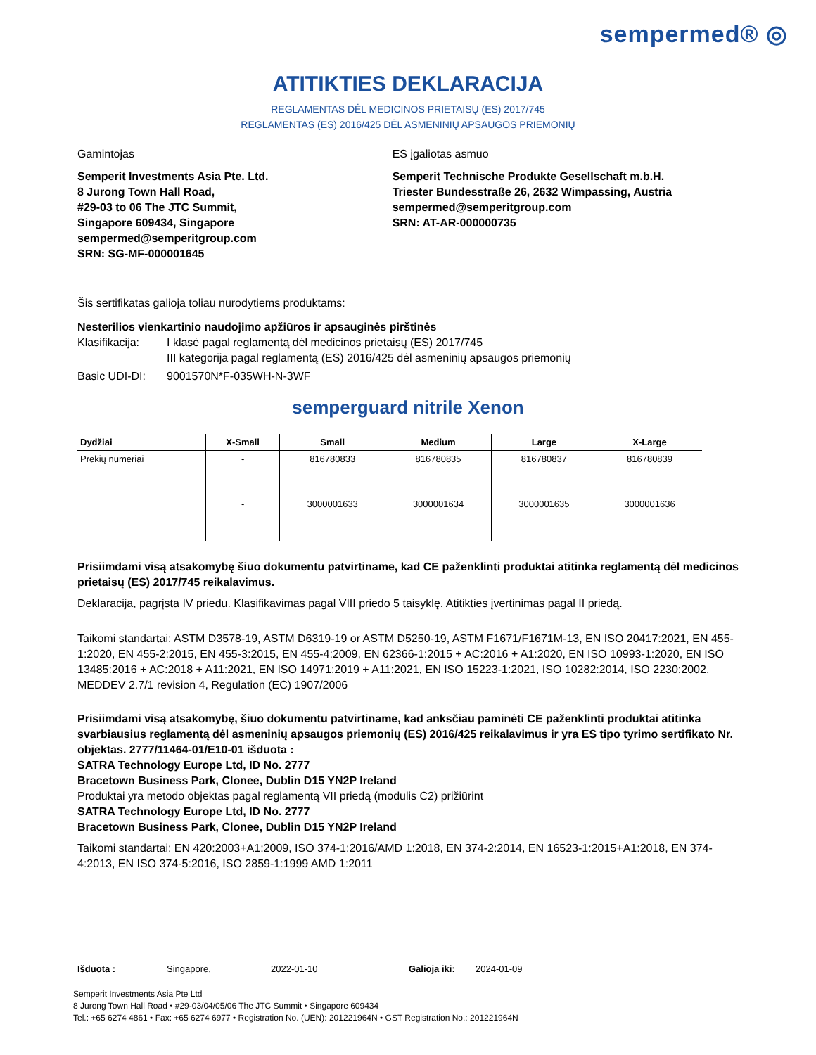sempermed® ◎
ATITIKTIES DEKLARACIJA
REGLAMENTAS DĖL MEDICINOS PRIETAISŲ (ES) 2017/745
REGLAMENTAS (ES) 2016/425 DĖL ASMENINIŲ APSAUGOS PRIEMONIŲ
Gamintojas
Semperit Investments Asia Pte. Ltd.
8 Jurong Town Hall Road,
#29-03 to 06 The JTC Summit,
Singapore 609434, Singapore
sempermed@semperitgroup.com
SRN: SG-MF-000001645
ES įgaliotas asmuo
Semperit Technische Produkte Gesellschaft m.b.H.
Triester Bundesstraße 26, 2632 Wimpassing, Austria
sempermed@semperitgroup.com
SRN: AT-AR-000000735
Šis sertifikatas galioja toliau nurodytiems produktams:
Nesterilios vienkartinio naudojimo apžiūros ir apsauginės pirštinės
Klasifikacija: I klasė pagal reglamentą dėl medicinos prietaisų (ES) 2017/745
III kategorija pagal reglamentą (ES) 2016/425 dėl asmeninių apsaugos priemonių
Basic UDI-DI: 9001570N*F-035WH-N-3WF
semperguard nitrile Xenon
| Dydžiai | X-Small | Small | Medium | Large | X-Large |
| --- | --- | --- | --- | --- | --- |
| Prekių numeriai | - | 816780833 | 816780835 | 816780837 | 816780839 |
| | - | 3000001633 | 3000001634 | 3000001635 | 3000001636 |
Prisiimdami visą atsakomybę šiuo dokumentu patvirtiname, kad CE paženklinti produktai atitinka reglamentą dėl medicinos prietaisų (ES) 2017/745 reikalavimus.
Deklaracija, pagrįsta IV priedu. Klasifikavimas pagal VIII priedo 5 taisyklę. Atitikties įvertinimas pagal II priedą.
Taikomi standartai: ASTM D3578-19, ASTM D6319-19 or ASTM D5250-19, ASTM F1671/F1671M-13, EN ISO 20417:2021, EN 455-1:2020, EN 455-2:2015, EN 455-3:2015, EN 455-4:2009, EN 62366-1:2015 + AC:2016 + A1:2020, EN ISO 10993-1:2020, EN ISO 13485:2016 + AC:2018 + A11:2021, EN ISO 14971:2019 + A11:2021, EN ISO 15223-1:2021, ISO 10282:2014, ISO 2230:2002, MEDDEV 2.7/1 revision 4, Regulation (EC) 1907/2006
Prisiimdami visą atsakomybę, šiuo dokumentu patvirtiname, kad anksčiau paminėti CE paženklinti produktai atitinka svarbiausius reglamentą dėl asmeninių apsaugos priemonių (ES) 2016/425 reikalavimus ir yra ES tipo tyrimo sertifikato Nr. objektas. 2777/11464-01/E10-01 išduota :
SATRA Technology Europe Ltd, ID No. 2777
Bracetown Business Park, Clonee, Dublin D15 YN2P Ireland
Produktai yra metodo objektas pagal reglamentą VII priedą (modulis C2) prižiūrint
SATRA Technology Europe Ltd, ID No. 2777
Bracetown Business Park, Clonee, Dublin D15 YN2P Ireland
Taikomi standartai: EN 420:2003+A1:2009, ISO 374-1:2016/AMD 1:2018, EN 374-2:2014, EN 16523-1:2015+A1:2018, EN 374-4:2013, EN ISO 374-5:2016, ISO 2859-1:1999 AMD 1:2011
Išduota : Singapore, 2022-01-10 Galioja iki: 2024-01-09
Semperit Investments Asia Pte Ltd
8 Jurong Town Hall Road • #29-03/04/05/06 The JTC Summit • Singapore 609434
Tel.: +65 6274 4861 • Fax: +65 6274 6977 • Registration No. (UEN): 201221964N • GST Registration No.: 201221964N